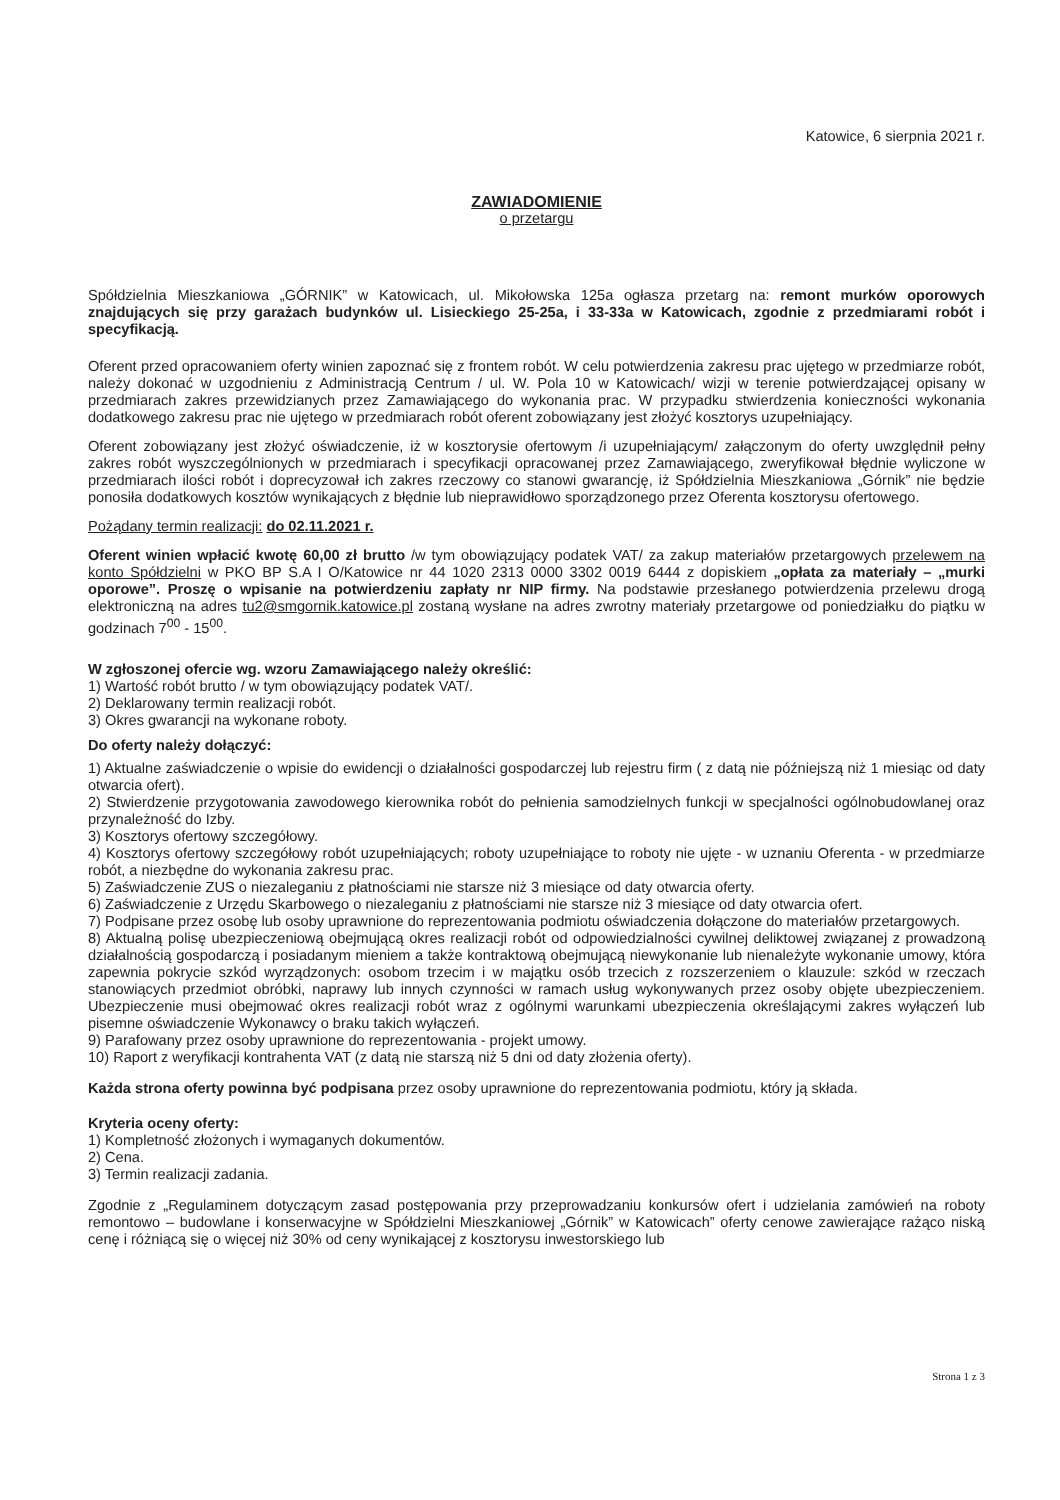Katowice, 6 sierpnia 2021 r.
ZAWIADOMIENIE
o przetargu
Spółdzielnia Mieszkaniowa „GÓRNIK” w Katowicach, ul. Mikołowska 125a ogłasza przetarg na: remont murków oporowych znajdujących się przy garażach budynków ul. Lisieckiego 25-25a, i 33-33a w Katowicach, zgodnie z przedmiarami robót i specyfikacją.
Oferent przed opracowaniem oferty winien zapoznać się z frontem robót. W celu potwierdzenia zakresu prac ujętego w przedmiarze robót, należy dokonać w uzgodnieniu z Administracją Centrum / ul. W. Pola 10 w Katowicach/ wizji w terenie potwierdzającej opisany w przedmiarach zakres przewidzianych przez Zamawiającego do wykonania prac. W przypadku stwierdzenia konieczności wykonania dodatkowego zakresu prac nie ujętego w przedmiarach robót oferent zobowiązany jest złożyć kosztorys uzupełniający.
Oferent zobowiązany jest złożyć oświadczenie, iż w kosztorysie ofertowym /i uzupełniającym/ załączonym do oferty uwzględnił pełny zakres robót wyszczególnionych w przedmiarach i specyfikacji opracowanej przez Zamawiającego, zweryfikował błędnie wyliczone w przedmiarach ilości robót i doprecyzował ich zakres rzeczowy co stanowi gwarancję, iż Spółdzielnia Mieszkaniowa „Górnik” nie będzie ponosiła dodatkowych kosztów wynikających z błędnie lub nieprawidłowo sporządzonego przez Oferenta kosztorysu ofertowego.
Pożądany termin realizacji: do 02.11.2021 r.
Oferent winien wpłacić kwotę 60,00 zł brutto /w tym obowiązujący podatek VAT/ za zakup materiałów przetargowych przelewem na konto Spółdzielni w PKO BP S.A I O/Katowice nr 44 1020 2313 0000 3302 0019 6444 z dopiskiem „opłata za materiały – „murki oporowe”. Proszę o wpisanie na potwierdzeniu zapłaty nr NIP firmy. Na podstawie przesłanego potwierdzenia przelewu drogą elektroniczną na adres tu2@smgornik.katowice.pl zostaną wysłane na adres zwrotny materiały przetargowe od poniedziałku do piątku w godzinach 7<sup>00</sup> - 15<sup>00</sup>.
W zgłoszonej ofercie wg. wzoru Zamawiającego należy określić:
1) Wartość robót brutto / w tym obowiązujący podatek VAT/.
2) Deklarowany termin realizacji robót.
3) Okres gwarancji na wykonane roboty.
Do oferty należy dołączyć:
1) Aktualne zaświadczenie o wpisie do ewidencji o działalności gospodarczej lub rejestru firm ( z datą nie późniejszą niż 1 miesiąc od daty otwarcia ofert).
2) Stwierdzenie przygotowania zawodowego kierownika robót do pełnienia samodzielnych funkcji w specjalności ogólnobudowlanej oraz przynależność do Izby.
3) Kosztorys ofertowy szczegółowy.
4) Kosztorys ofertowy szczegółowy robót uzupełniających; roboty uzupełniające to roboty nie ujęte - w uznaniu Oferenta - w przedmiarze robót, a niezbędne do wykonania zakresu prac.
5) Zaświadczenie ZUS o niezaleganiu z płatnościami nie starsze niż 3 miesiące od daty otwarcia oferty.
6) Zaświadczenie z Urzędu Skarbowego o niezaleganiu z płatnościami nie starsze niż 3 miesiące od daty otwarcia ofert.
7) Podpisane przez osobę lub osoby uprawnione do reprezentowania podmiotu oświadczenia dołączone do materiałów przetargowych.
8) Aktualną polisę ubezpieczeniową obejmującą okres realizacji robót od odpowiedzialności cywilnej deliktowej związanej z prowadzoną działalnością gospodarczą i posiadanym mieniem a także kontraktową obejmującą niewykonanie lub nienależyte wykonanie umowy, która zapewnia pokrycie szkód wyrządzonych: osobom trzecim i w majątku osób trzecich z rozszerzeniem o klauzule: szkód w rzeczach stanowiących przedmiot obróbki, naprawy lub innych czynności w ramach usług wykonywanych przez osoby objęte ubezpieczeniem. Ubezpieczenie musi obejmować okres realizacji robót wraz z ogólnymi warunkami ubezpieczenia określającymi zakres wyłączeń lub pisemne oświadczenie Wykonawcy o braku takich wyłączeń.
9) Parafowany przez osoby uprawnione do reprezentowania - projekt umowy.
10) Raport z weryfikacji kontrahenta VAT (z datą nie starszą niż 5 dni od daty złożenia oferty).
Każda strona oferty powinna być podpisana przez osoby uprawnione do reprezentowania podmiotu, który ją składa.
Kryteria oceny oferty:
1) Kompletność złożonych i wymaganych dokumentów.
2) Cena.
3) Termin realizacji zadania.
Zgodnie z „Regulaminem dotyczącym zasad postępowania przy przeprowadzaniu konkursów ofert i udzielania zamówień na roboty remontowo – budowlane i konserwacyjne w Spółdzielni Mieszkaniowej „Górnik” w Katowicach” oferty cenowe zawierające rażąco niską cenę i różniącą się o więcej niż 30% od ceny wynikającej z kosztorysu inwestorskiego lub
Strona 1 z 3